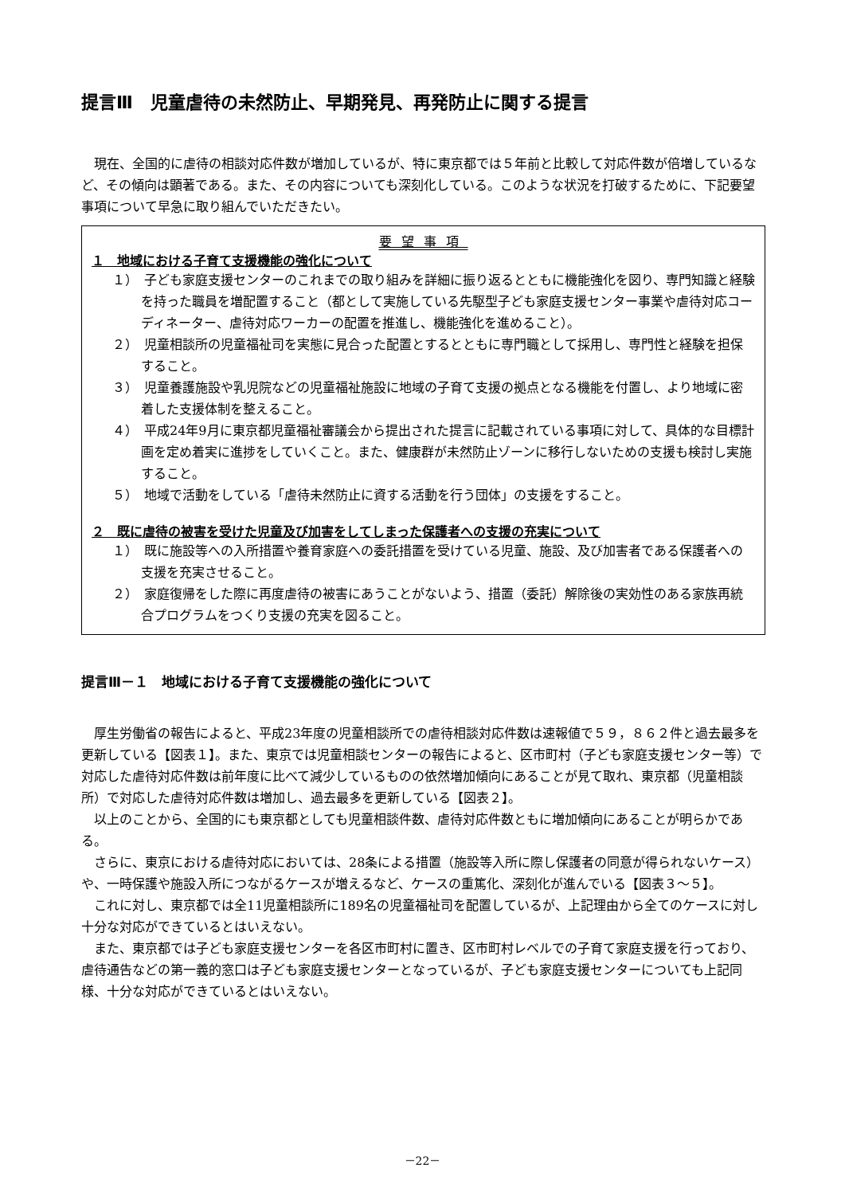提言Ⅲ　児童虐待の未然防止、早期発見、再発防止に関する提言
現在、全国的に虐待の相談対応件数が増加しているが、特に東京都では５年前と比較して対応件数が倍増しているなど、その傾向は顕著である。また、その内容についても深刻化している。このような状況を打破するために、下記要望事項について早急に取り組んでいただきたい。
要望事項
１　地域における子育て支援機能の強化について
１）　子ども家庭支援センターのこれまでの取り組みを詳細に振り返るとともに機能強化を図り、専門知識と経験を持った職員を増配置すること（都として実施している先駆型子ども家庭支援センター事業や虐待対応コーディネーター、虐待対応ワーカーの配置を推進し、機能強化を進めること）。
２）　児童相談所の児童福祉司を実態に見合った配置とするとともに専門職として採用し、専門性と経験を担保すること。
３）　児童養護施設や乳児院などの児童福祉施設に地域の子育て支援の拠点となる機能を付置し、より地域に密着した支援体制を整えること。
４）　平成24年9月に東京都児童福祉審議会から提出された提言に記載されている事項に対して、具体的な目標計画を定め着実に進捗をしていくこと。また、健康群が未然防止ゾーンに移行しないための支援も検討し実施すること。
５）　地域で活動をしている「虐待未然防止に資する活動を行う団体」の支援をすること。
２　既に虐待の被害を受けた児童及び加害をしてしまった保護者への支援の充実について
１）　既に施設等への入所措置や養育家庭への委託措置を受けている児童、施設、及び加害者である保護者への支援を充実させること。
２）　家庭復帰をした際に再度虐待の被害にあうことがないよう、措置（委託）解除後の実効性のある家族再統合プログラムをつくり支援の充実を図ること。
提言Ⅲ－１　地域における子育て支援機能の強化について
厚生労働省の報告によると、平成23年度の児童相談所での虐待相談対応件数は速報値で５９，８６２件と過去最多を更新している【図表１】。また、東京では児童相談センターの報告によると、区市町村（子ども家庭支援センター等）で対応した虐待対応件数は前年度に比べて減少しているものの依然増加傾向にあることが見て取れ、東京都（児童相談所）で対応した虐待対応件数は増加し、過去最多を更新している【図表２】。
以上のことから、全国的にも東京都としても児童相談件数、虐待対応件数ともに増加傾向にあることが明らかである。
さらに、東京における虐待対応においては、28条による措置（施設等入所に際し保護者の同意が得られないケース）や、一時保護や施設入所につながるケースが増えるなど、ケースの重篤化、深刻化が進んでいる【図表３～５】。
これに対し、東京都では全11児童相談所に189名の児童福祉司を配置しているが、上記理由から全てのケースに対し十分な対応ができているとはいえない。
また、東京都では子ども家庭支援センターを各区市町村に置き、区市町村レベルでの子育て家庭支援を行っており、虐待通告などの第一義的窓口は子ども家庭支援センターとなっているが、子ども家庭支援センターについても上記同様、十分な対応ができているとはいえない。
－22－